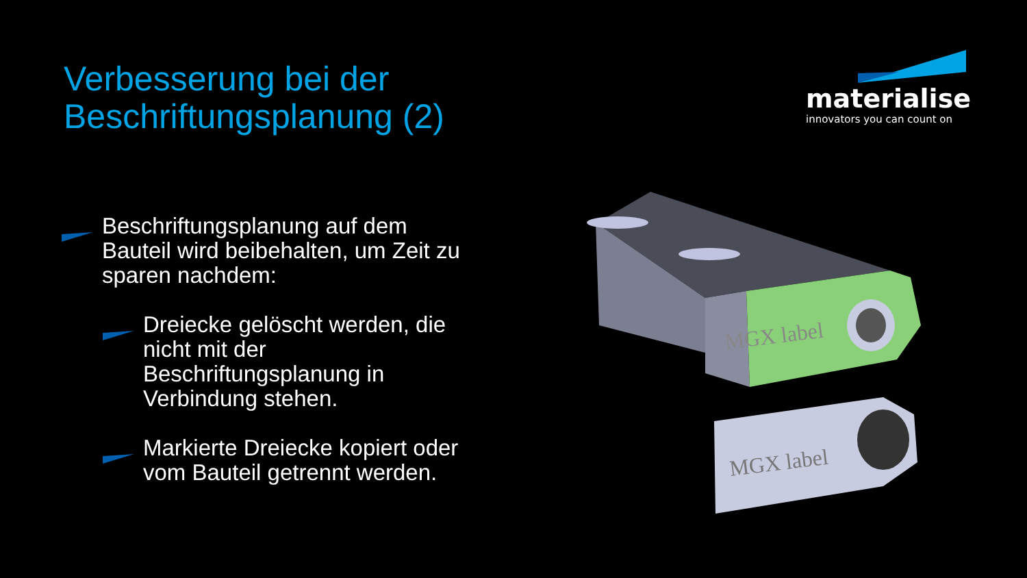Verbesserung bei der
Beschriftungsplanung (2)
materialise
innovators you can count on
Beschriftungsplanung auf dem Bauteil wird beibehalten, um Zeit zu sparen nachdem:
Dreiecke gelöscht werden, die nicht mit der Beschriftungsplanung in Verbindung stehen.
Markierte Dreiecke kopiert oder vom Bauteil getrennt werden.
MGX label
MGX label